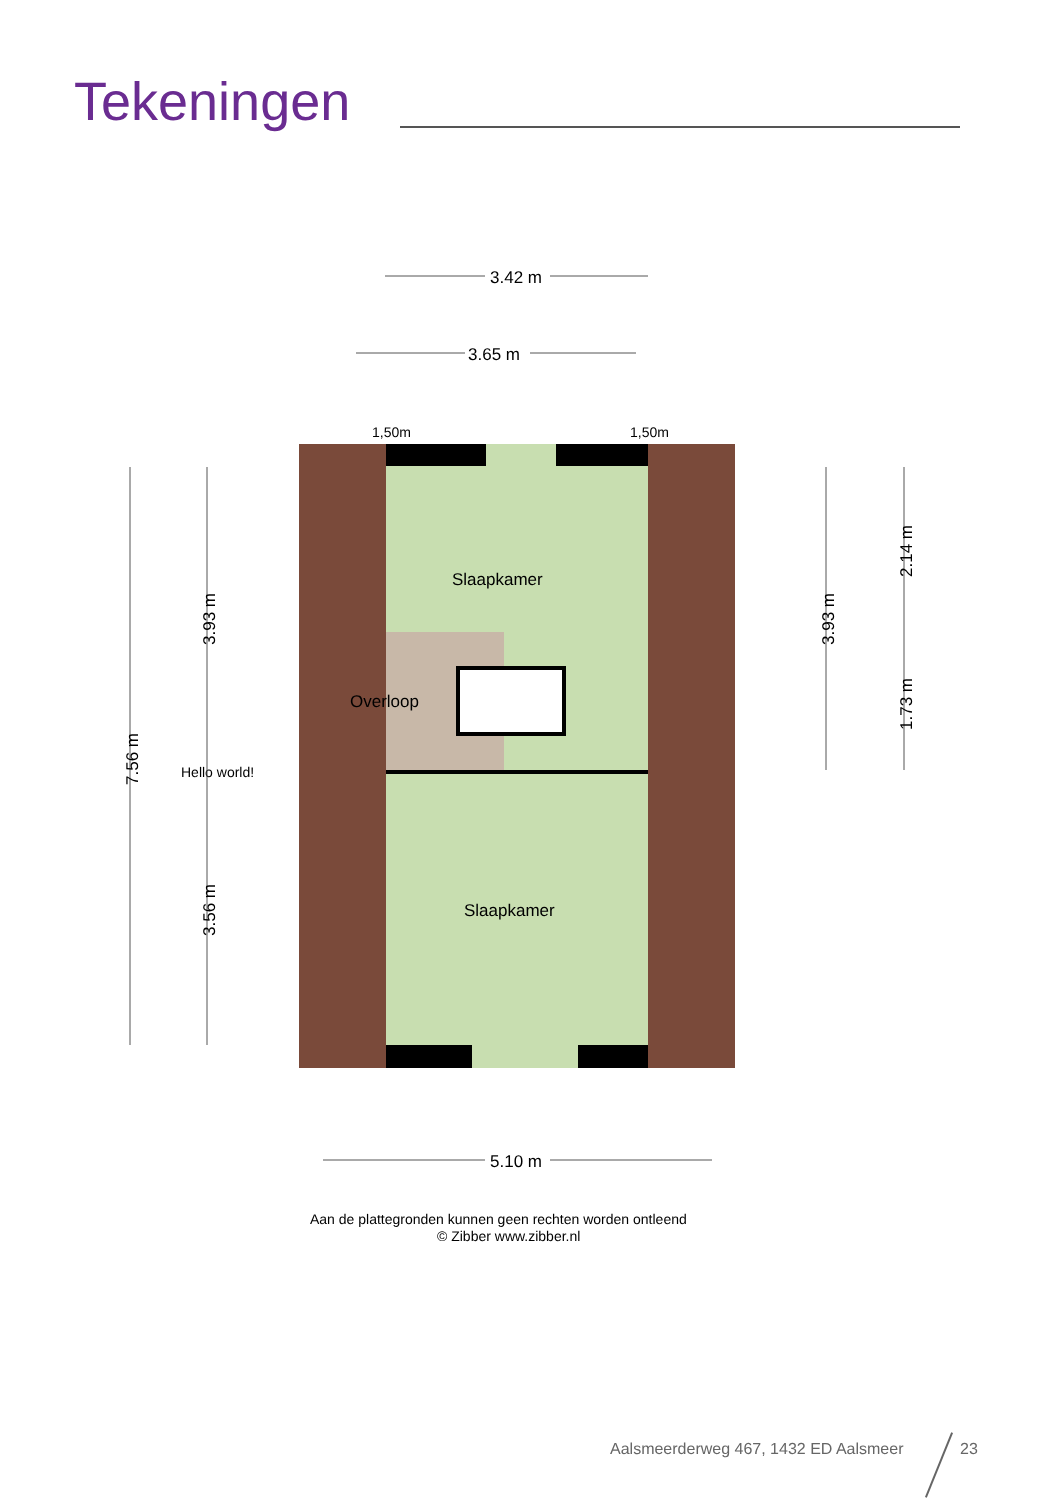Tekeningen
3.42 m
3.65 m
1,50m
1,50m
Slaapkamer
Slaapkamer
Overloop
Hello world!
5.10 m
7.56 m
3.93 m
3.56 m
3.93 m
2.14 m
1.73 m
Aan de plattegronden kunnen geen rechten worden ontleend
© Zibber www.zibber.nl
Aalsmeerderweg 467, 1432 ED Aalsmeer
23